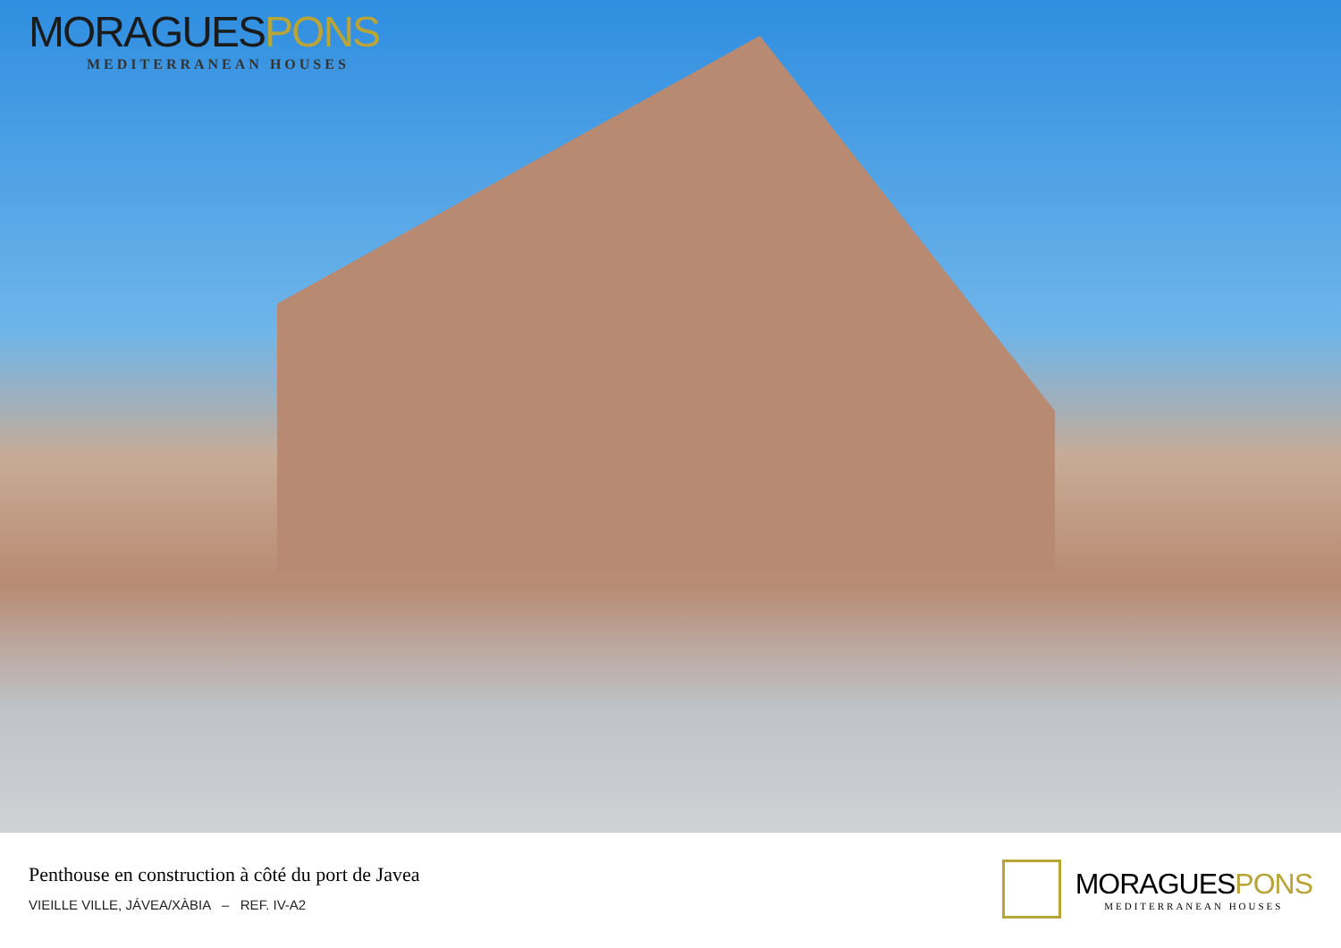MORAGUESPONS
MEDITERRANEAN HOUSES
Penthouse en construction à côté du port de Javea
VIEILLE VILLE, JÁVEA/XÀBIA – REF. IV-A2
MORAGUESPONS
MEDITERRANEAN HOUSES